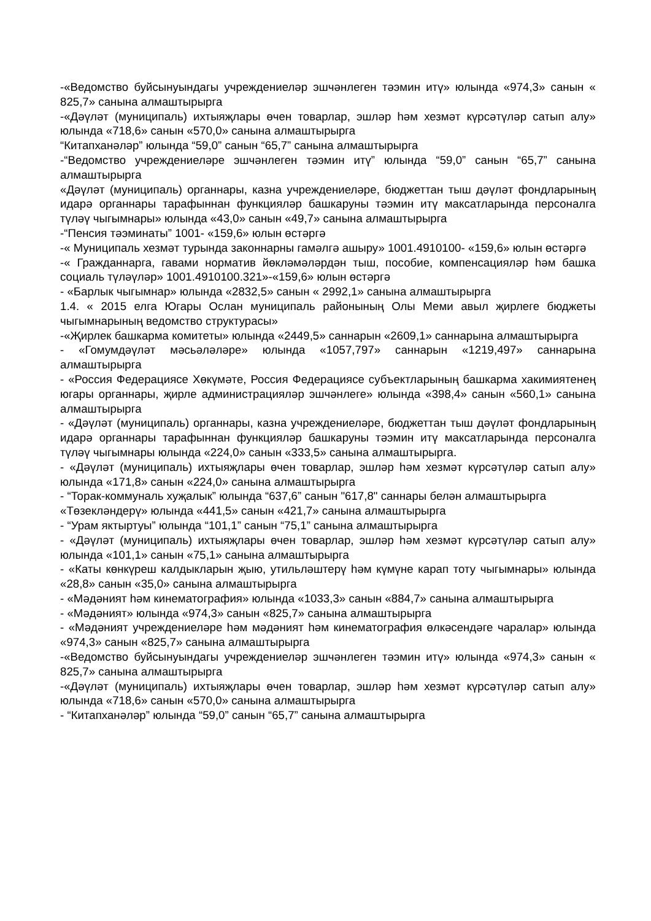-«Ведомство буйсынуындагы учреждениеләр эшчәнлеген тәэмин итү» юлында «974,3» санын « 825,7» санына алмаштырырга
-«Дәүләт (муниципаль) ихтыяҗлары өчен товарлар, эшләр һәм хезмәт күрсәтүләр сатып алу» юлында «718,6» санын «570,0» санына алмаштырырга
“Китапханәләр” юлында “59,0” санын “65,7” санына алмаштырырга
-“Ведомство учреждениеләре эшчәнлеген тәэмин итү” юлында “59,0” санын “65,7” санына алмаштырырга
«Дәүләт (муниципаль) органнары, казна учреждениеләре, бюджеттан тыш дәүләт фондларының идарә органнары тарафыннан функцияләр башкаруны тәэмин итү максатларында персоналга түләү чыгымнары» юлында «43,0» санын «49,7» санына алмаштырырга
-“Пенсия тәэминаты” 1001- «159,6» юлын өстәргә
-« Муниципаль хезмәт турында законнарны гамәлгә ашыру» 1001.4910100- «159,6» юлын өстәргә
-« Гражданнарга, гавами норматив йөкләмәләрдән тыш, пособие, компенсацияләр һәм башка социаль түләүләр» 1001.4910100.321»-«159,6» юлын өстәргә
- «Барлык чыгымнар» юлында «2832,5» санын « 2992,1» санына алмаштырырга
1.4. « 2015 елга Югары Ослан муниципаль районының Олы Меми авыл җирлеге бюджеты чыгымнарының ведомство структурасы»
-«Җирлек башкарма комитеты» юлында «2449,5» саннарын «2609,1» саннарына алмаштырырга
- «Гомумдәүләт мәсьәләләре» юлында «1057,797» саннарын «1219,497» саннарына алмаштырырга
- «Россия Федерациясе Хөкүмәте, Россия Федерациясе субъектларының башкарма хакимиятенең югары органнары, җирле администрацияләр эшчәнлеге» юлында «398,4» санын «560,1» санына алмаштырырга
- «Дәүләт (муниципаль) органнары, казна учреждениеләре, бюджеттан тыш дәүләт фондларының идарә органнары тарафыннан функцияләр башкаруны тәэмин итү максатларында персоналга түләү чыгымнары юлында «224,0» санын «333,5» санына алмаштырырга.
- «Дәүләт (муниципаль) ихтыяҗлары өчен товарлар, эшләр һәм хезмәт күрсәтүләр сатып алу» юлында «171,8» санын «224,0» санына алмаштырырга
- “Торак-коммуналь хуҗалык” юлында “637,6” санын "617,8" саннары белән алмаштырырга
«Төзекләндерү» юлында «441,5» санын «421,7» санына алмаштырырга
- “Урам яктыртуы” юлында “101,1” санын “75,1” санына алмаштырырга
- «Дәүләт (муниципаль) ихтыяҗлары өчен товарлар, эшләр һәм хезмәт күрсәтүләр сатып алу» юлында «101,1» санын «75,1» санына алмаштырырга
- «Каты көнкүреш калдыкларын җыю, утильләштерү һәм күмүне карап тоту чыгымнары» юлында «28,8» санын «35,0» санына алмаштырырга
- «Мәдәният һәм кинематография» юлында «1033,3» санын «884,7» санына алмаштырырга
- «Мәдәният» юлында «974,3» санын «825,7» санына алмаштырырга
- «Мәдәният учреждениеләре һәм мәдәният һәм кинематография өлкәсендәге чаралар» юлында «974,3» санын «825,7» санына алмаштырырга
-«Ведомство буйсынуындагы учреждениеләр эшчәнлеген тәэмин итү» юлында «974,3» санын « 825,7» санына алмаштырырга
-«Дәүләт (муниципаль) ихтыяҗлары өчен товарлар, эшләр һәм хезмәт күрсәтүләр сатып алу» юлында «718,6» санын «570,0» санына алмаштырырга
- “Китапханәләр” юлында “59,0” санын “65,7” санына алмаштырырга